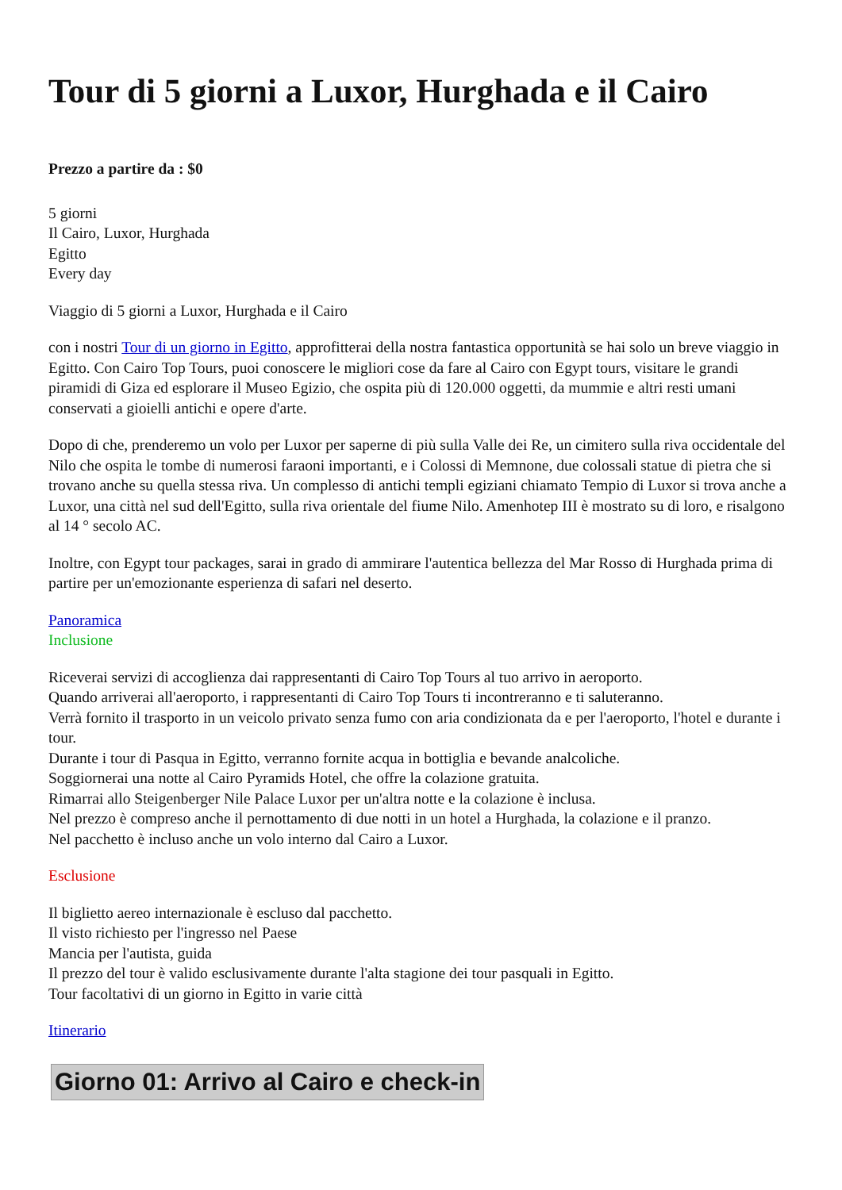Tour di 5 giorni a Luxor, Hurghada e il Cairo
Prezzo a partire da : $0
5 giorni
Il Cairo, Luxor, Hurghada
Egitto
Every day
Viaggio di 5 giorni a Luxor, Hurghada e il Cairo
con i nostri Tour di un giorno in Egitto, approfitterai della nostra fantastica opportunità se hai solo un breve viaggio in Egitto. Con Cairo Top Tours, puoi conoscere le migliori cose da fare al Cairo con Egypt tours, visitare le grandi piramidi di Giza ed esplorare il Museo Egizio, che ospita più di 120.000 oggetti, da mummie e altri resti umani conservati a gioielli antichi e opere d'arte.
Dopo di che, prenderemo un volo per Luxor per saperne di più sulla Valle dei Re, un cimitero sulla riva occidentale del Nilo che ospita le tombe di numerosi faraoni importanti, e i Colossi di Memnone, due colossali statue di pietra che si trovano anche su quella stessa riva. Un complesso di antichi templi egiziani chiamato Tempio di Luxor si trova anche a Luxor, una città nel sud dell'Egitto, sulla riva orientale del fiume Nilo. Amenhotep III è mostrato su di loro, e risalgono al 14 ° secolo AC.
Inoltre, con Egypt tour packages, sarai in grado di ammirare l'autentica bellezza del Mar Rosso di Hurghada prima di partire per un'emozionante esperienza di safari nel deserto.
Panoramica
Inclusione
Riceverai servizi di accoglienza dai rappresentanti di Cairo Top Tours al tuo arrivo in aeroporto.
Quando arriverai all'aeroporto, i rappresentanti di Cairo Top Tours ti incontreranno e ti saluteranno.
Verrà fornito il trasporto in un veicolo privato senza fumo con aria condizionata da e per l'aeroporto, l'hotel e durante i tour.
Durante i tour di Pasqua in Egitto, verranno fornite acqua in bottiglia e bevande analcoliche.
Soggiornerai una notte al Cairo Pyramids Hotel, che offre la colazione gratuita.
Rimarrai allo Steigenberger Nile Palace Luxor per un'altra notte e la colazione è inclusa.
Nel prezzo è compreso anche il pernottamento di due notti in un hotel a Hurghada, la colazione e il pranzo.
Nel pacchetto è incluso anche un volo interno dal Cairo a Luxor.
Esclusione
Il biglietto aereo internazionale è escluso dal pacchetto.
Il visto richiesto per l'ingresso nel Paese
Mancia per l'autista, guida
Il prezzo del tour è valido esclusivamente durante l'alta stagione dei tour pasquali in Egitto.
Tour facoltativi di un giorno in Egitto in varie città
Itinerario
Giorno 01: Arrivo al Cairo e check-in